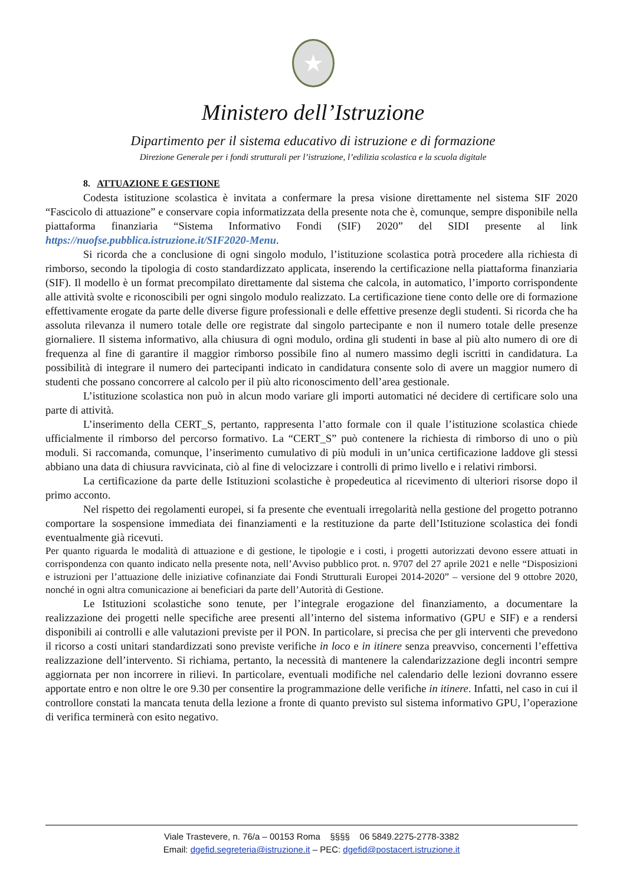★
Ministero dell’Istruzione
Dipartimento per il sistema educativo di istruzione e di formazione
Direzione Generale per i fondi strutturali per l’istruzione, l’edilizia scolastica e la scuola digitale
8. ATTUAZIONE E GESTIONE
Codesta istituzione scolastica è invitata a confermare la presa visione direttamente nel sistema SIF 2020 “Fascicolo di attuazione” e conservare copia informatizzata della presente nota che è, comunque, sempre disponibile nella piattaforma finanziaria “Sistema Informativo Fondi (SIF) 2020” del SIDI presente al link https://nuofse.pubblica.istruzione.it/SIF2020-Menu.
Si ricorda che a conclusione di ogni singolo modulo, l’istituzione scolastica potrà procedere alla richiesta di rimborso, secondo la tipologia di costo standardizzato applicata, inserendo la certificazione nella piattaforma finanziaria (SIF). Il modello è un format precompilato direttamente dal sistema che calcola, in automatico, l’importo corrispondente alle attività svolte e riconoscibili per ogni singolo modulo realizzato. La certificazione tiene conto delle ore di formazione effettivamente erogate da parte delle diverse figure professionali e delle effettive presenze degli studenti. Si ricorda che ha assoluta rilevanza il numero totale delle ore registrate dal singolo partecipante e non il numero totale delle presenze giornaliere. Il sistema informativo, alla chiusura di ogni modulo, ordina gli studenti in base al più alto numero di ore di frequenza al fine di garantire il maggior rimborso possibile fino al numero massimo degli iscritti in candidatura. La possibilità di integrare il numero dei partecipanti indicato in candidatura consente solo di avere un maggior numero di studenti che possano concorrere al calcolo per il più alto riconoscimento dell’area gestionale.
L’istituzione scolastica non può in alcun modo variare gli importi automatici né decidere di certificare solo una parte di attività.
L’inserimento della CERT_S, pertanto, rappresenta l’atto formale con il quale l’istituzione scolastica chiede ufficialmente il rimborso del percorso formativo. La “CERT_S” può contenere la richiesta di rimborso di uno o più moduli. Si raccomanda, comunque, l’inserimento cumulativo di più moduli in un’unica certificazione laddove gli stessi abbiano una data di chiusura ravvicinata, ciò al fine di velocizzare i controlli di primo livello e i relativi rimborsi.
La certificazione da parte delle Istituzioni scolastiche è propedeutica al ricevimento di ulteriori risorse dopo il primo acconto.
Nel rispetto dei regolamenti europei, si fa presente che eventuali irregolarità nella gestione del progetto potranno comportare la sospensione immediata dei finanziamenti e la restituzione da parte dell’Istituzione scolastica dei fondi eventualmente già ricevuti.
Per quanto riguarda le modalità di attuazione e di gestione, le tipologie e i costi, i progetti autorizzati devono essere attuati in corrispondenza con quanto indicato nella presente nota, nell’Avviso pubblico prot. n. 9707 del 27 aprile 2021 e nelle “Disposizioni e istruzioni per l’attuazione delle iniziative cofinanziate dai Fondi Strutturali Europei 2014-2020” – versione del 9 ottobre 2020, nonché in ogni altra comunicazione ai beneficiari da parte dell’Autorità di Gestione.
Le Istituzioni scolastiche sono tenute, per l’integrale erogazione del finanziamento, a documentare la realizzazione dei progetti nelle specifiche aree presenti all’interno del sistema informativo (GPU e SIF) e a rendersi disponibili ai controlli e alle valutazioni previste per il PON. In particolare, si precisa che per gli interventi che prevedono il ricorso a costi unitari standardizzati sono previste verifiche in loco e in itinere senza preavviso, concernenti l’effettiva realizzazione dell’intervento. Si richiama, pertanto, la necessità di mantenere la calendarizzazione degli incontri sempre aggiornata per non incorrere in rilievi. In particolare, eventuali modifiche nel calendario delle lezioni dovranno essere apportate entro e non oltre le ore 9.30 per consentire la programmazione delle verifiche in itinere. Infatti, nel caso in cui il controllore constati la mancata tenuta della lezione a fronte di quanto previsto sul sistema informativo GPU, l’operazione di verifica terminerà con esito negativo.
Viale Trastevere, n. 76/a – 00153 Roma §§§§ 06 5849.2275-2778-3382
Email: dgefid.segreteria@istruzione.it – PEC: dgefid@postacert.istruzione.it